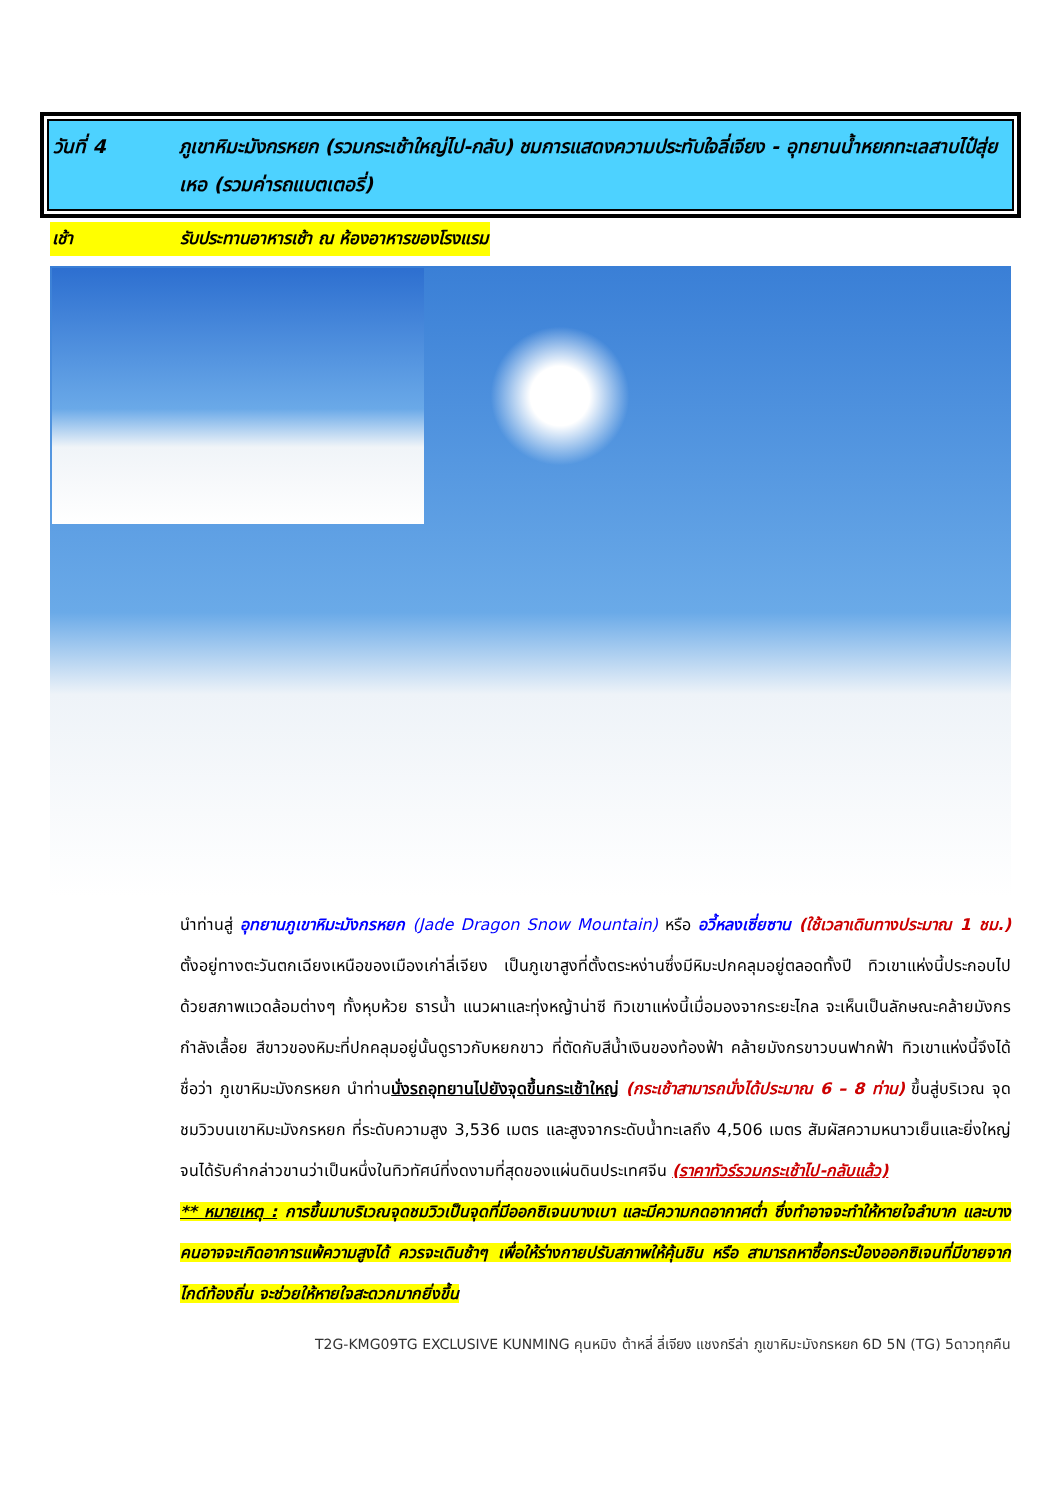วันที่ 4 ภูเขาหิมะมังกรหยก (รวมกระเช้าใหญ่ไป-กลับ) ชมการแสดงความประทับใจลี่เจียง - อุทยานน้ำหยกทะเลสาบไป๋สุ่ยเหอ (รวมค่ารถแบตเตอรี่)
เช้า รับประทานอาหารเช้า ณ ห้องอาหารของโรงแรม
นำท่านสู่ อุทยานภูเขาหิมะมังกรหยก (Jade Dragon Snow Mountain) หรือ อวี้หลงเซี่ยซาน (ใช้เวลาเดินทางประมาณ 1 ชม.) ตั้งอยู่ทางตะวันตกเฉียงเหนือของเมืองเก่าลี่เจียง เป็นภูเขาสูงที่ตั้งตระหง่านซึ่งมีหิมะปกคลุมอยู่ตลอดทั้งปี ทิวเขาแห่งนี้ประกอบไปด้วยสภาพแวดล้อมต่างๆ ทั้งหุบห้วย ธารน้ำ แนวผาและทุ่งหญ้าน่าซี ทิวเขาแห่งนี้เมื่อมองจากระยะไกล จะเห็นเป็นลักษณะคล้ายมังกรกำลังเลื้อย สีขาวของหิมะที่ปกคลุมอยู่นั้นดูราวกับหยกขาว ที่ตัดกับสีน้ำเงินของท้องฟ้า คล้ายมังกรขาวบนฟากฟ้า ทิวเขาแห่งนี้จึงได้ชื่อว่า ภูเขาหิมะมังกรหยก นำท่านนั่งรถอุทยานไปยังจุดขึ้นกระเช้าใหญ่ (กระเช้าสามารถนั่งได้ประมาณ 6 – 8 ท่าน) ขึ้นสู่บริเวณ จุดชมวิวบนเขาหิมะมังกรหยก ที่ระดับความสูง 3,536 เมตร และสูงจากระดับน้ำทะเลถึง 4,506 เมตร สัมผัสความหนาวเย็นและยิ่งใหญ่จนได้รับคำกล่าวขานว่าเป็นหนึ่งในทิวทัศน์ที่งดงามที่สุดของแผ่นดินประเทศจีน (ราคาทัวร์รวมกระเช้าไป-กลับแล้ว)
** หมายเหตุ : การขึ้นมาบริเวณจุดชมวิวเป็นจุดที่มีออกซิเจนบางเบา และมีความกดอากาศต่ำ ซึ่งทำอาจจะทำให้หายใจลำบาก และบางคนอาจจะเกิดอาการแพ้ความสูงได้ ควรจะเดินช้าๆ เพื่อให้ร่างกายปรับสภาพให้คุ้นชิน หรือ สามารถหาซื้อกระป๋องออกซิเจนที่มีขายจากไกด์ท้องถิ่น จะช่วยให้หายใจสะดวกมากยิ่งขึ้น
T2G-KMG09TG EXCLUSIVE KUNMING คุนหมิง ต้าหลี่ ลี่เจียง แชงกรีล่า ภูเขาหิมะมังกรหยก 6D 5N (TG) 5ดาวทุกคืน